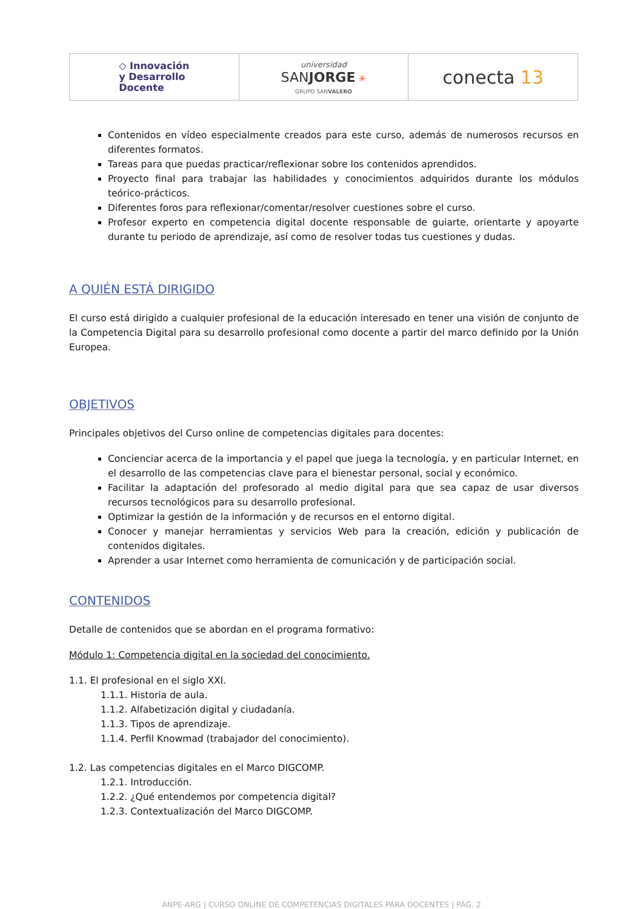| ◇ Innovación y Desarrollo Docente | universidad SAN JORGE ✳ GRUPO SAN VALERO | conecta 13 |
Contenidos en vídeo especialmente creados para este curso, además de numerosos recursos en diferentes formatos.
Tareas para que puedas practicar/reflexionar sobre los contenidos aprendidos.
Proyecto final para trabajar las habilidades y conocimientos adquiridos durante los módulos teórico-prácticos.
Diferentes foros para reflexionar/comentar/resolver cuestiones sobre el curso.
Profesor experto en competencia digital docente responsable de guiarte, orientarte y apoyarte durante tu periodo de aprendizaje, así como de resolver todas tus cuestiones y dudas.
A QUIÉN ESTÁ DIRIGIDO
El curso está dirigido a cualquier profesional de la educación interesado en tener una visión de conjunto de la Competencia Digital para su desarrollo profesional como docente a partir del marco definido por la Unión Europea.
OBJETIVOS
Principales objetivos del Curso online de competencias digitales para docentes:
Concienciar acerca de la importancia y el papel que juega la tecnología, y en particular Internet, en el desarrollo de las competencias clave para el bienestar personal, social y económico.
Facilitar la adaptación del profesorado al medio digital para que sea capaz de usar diversos recursos tecnológicos para su desarrollo profesional.
Optimizar la gestión de la información y de recursos en el entorno digital.
Conocer y manejar herramientas y servicios Web para la creación, edición y publicación de contenidos digitales.
Aprender a usar Internet como herramienta de comunicación y de participación social.
CONTENIDOS
Detalle de contenidos que se abordan en el programa formativo:
Módulo 1: Competencia digital en la sociedad del conocimiento.
1.1. El profesional en el siglo XXI.
1.1.1. Historia de aula.
1.1.2. Alfabetización digital y ciudadanía.
1.1.3. Tipos de aprendizaje.
1.1.4. Perfil Knowmad (trabajador del conocimiento).
1.2. Las competencias digitales en el Marco DIGCOMP.
1.2.1. Introducción.
1.2.2. ¿Qué entendemos por competencia digital?
1.2.3. Contextualización del Marco DIGCOMP.
ANPE-ARG | CURSO ONLINE DE COMPETENCIAS DIGITALES PARA DOCENTES | PÁG. 2